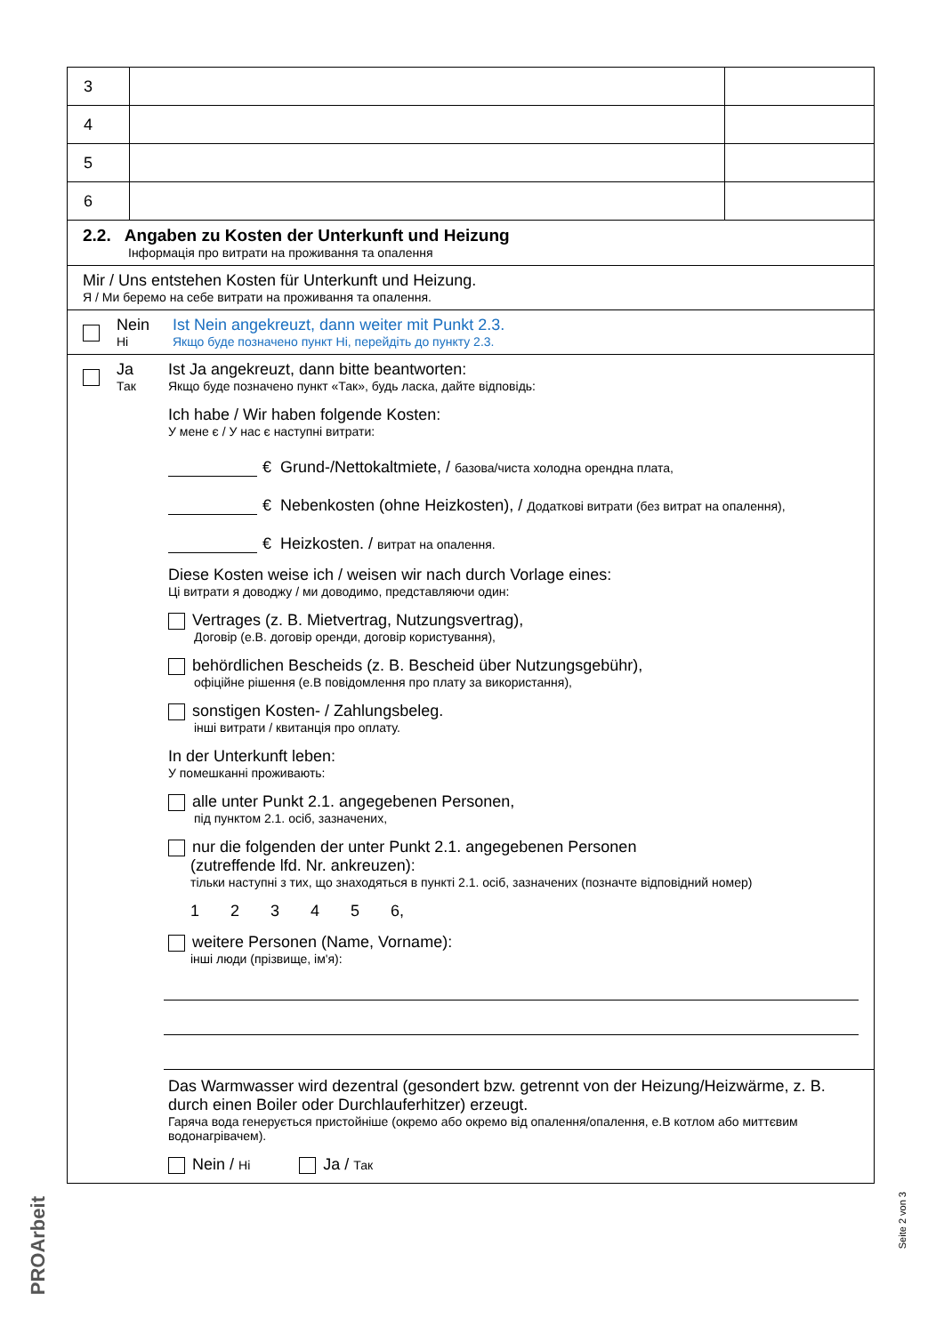| 3 | | |
| 4 | | |
| 5 | | |
| 6 | | |
2.2. Angaben zu Kosten der Unterkunft und Heizung
Інформація про витрати на проживання та опалення
Mir / Uns entstehen Kosten für Unterkunft und Heizung.
Я / Ми беремо на себе витрати на проживання та опалення.
Nein
Ні
Ist Nein angekreuzt, dann weiter mit Punkt 2.3.
Якщо буде позначено пункт Ні, перейдіть до пункту 2.3.
Ja
Так
Ist Ja angekreuzt, dann bitte beantworten:
Якщо буде позначено пункт «Так», будь ласка, дайте відповідь:
Ich habe / Wir haben folgende Kosten:
У мене є / У нас є наступні витрати:
€ Grund-/Nettokaltmiete, / базова/чиста холодна орендна плата,
€ Nebenkosten (ohne Heizkosten), / Додаткові витрати (без витрат на опалення),
€ Heizkosten. / витрат на опалення.
Diese Kosten weise ich / weisen wir nach durch Vorlage eines:
Ці витрати я доводжу / ми доводимо, представляючи один:
Vertrages (z. B. Mietvertrag, Nutzungsvertrag),
Договір (е.В. договір оренди, договір користування),
behördlichen Bescheids (z. B. Bescheid über Nutzungsgebühr),
офіційне рішення (е.В повідомлення про плату за використання),
sonstigen Kosten- / Zahlungsbeleg.
інші витрати / квитанція про оплату.
In der Unterkunft leben:
У помешканні проживають:
alle unter Punkt 2.1. angegebenen Personen,
під пунктом 2.1. осіб, зазначених,
nur die folgenden der unter Punkt 2.1. angegebenen Personen
(zutreffende lfd. Nr. ankreuzen):
тільки наступні з тих, що знаходяться в пункті 2.1. осіб, зазначених (позначте відповідний номер)
1 2 3 4 5 6,
weitere Personen (Name, Vorname):
інші люди (прізвище, ім'я):
Das Warmwasser wird dezentral (gesondert bzw. getrennt von der Heizung/Heizwärme, z. B. durch einen Boiler oder Durchlauferhitzer) erzeugt.
Гаряча вода генерується пристойніше (окремо або окремо від опалення/опалення, е.В котлом або миттєвим водонагрівачем).
Nein / Ні Ja / Так
PROArbeit
Seite 2 von 3